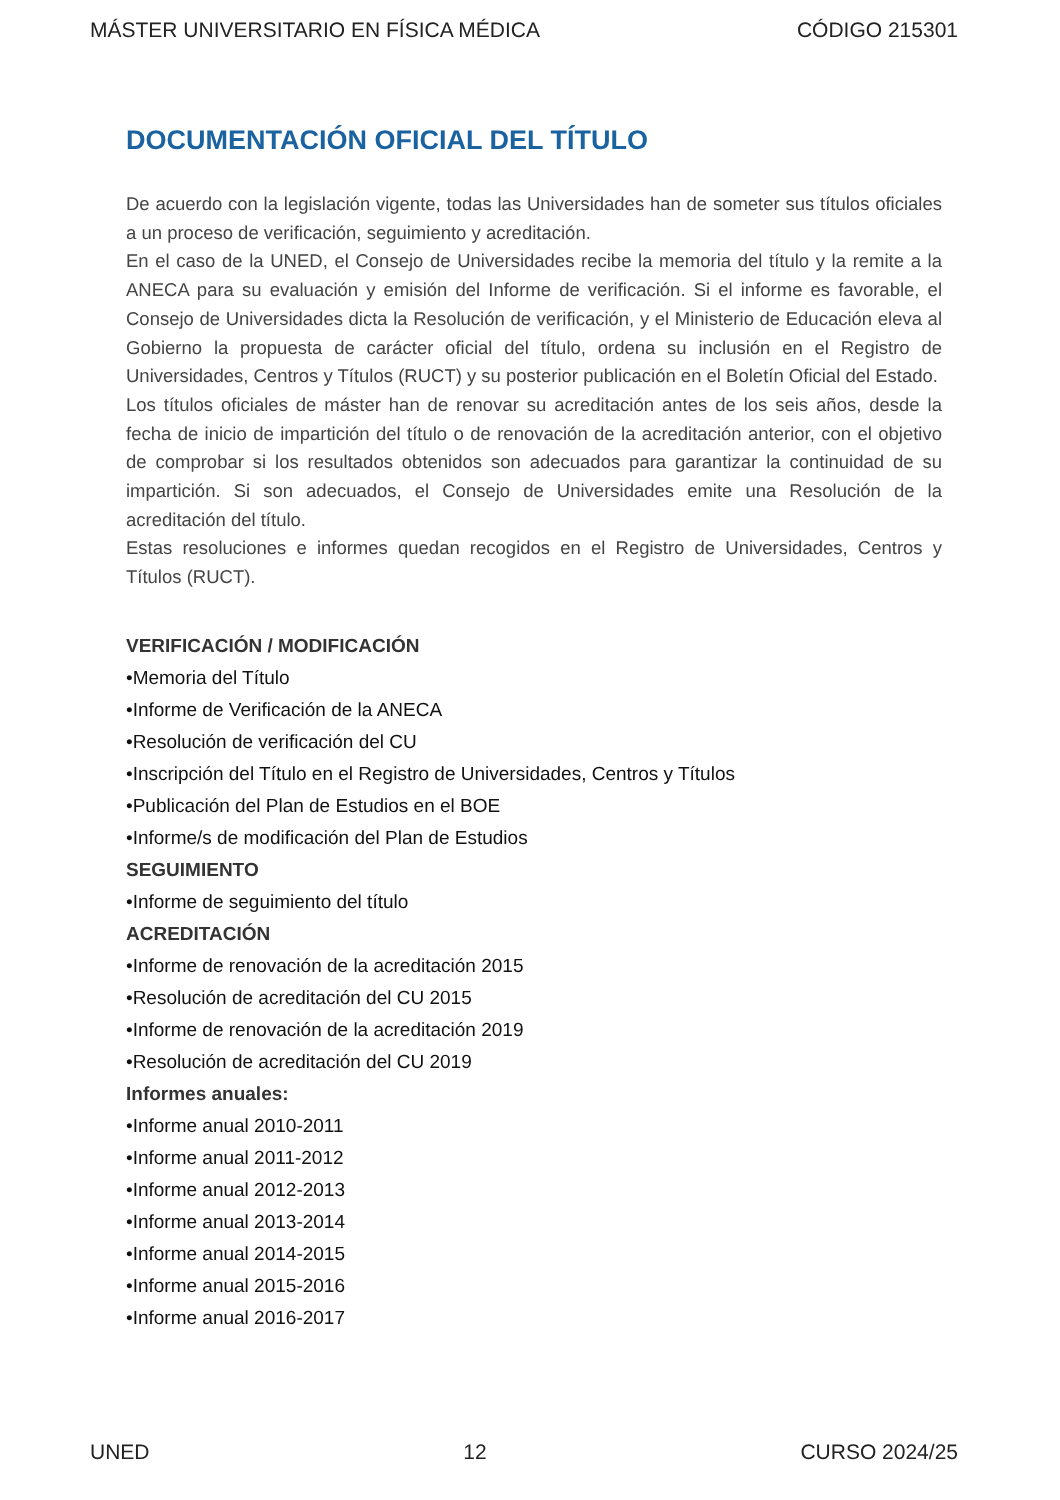MÁSTER UNIVERSITARIO EN FÍSICA MÉDICA CÓDIGO 215301
DOCUMENTACIÓN OFICIAL DEL TÍTULO
De acuerdo con la legislación vigente, todas las Universidades han de someter sus títulos oficiales a un proceso de verificación, seguimiento y acreditación.
En el caso de la UNED, el Consejo de Universidades recibe la memoria del título y la remite a la ANECA para su evaluación y emisión del Informe de verificación. Si el informe es favorable, el Consejo de Universidades dicta la Resolución de verificación, y el Ministerio de Educación eleva al Gobierno la propuesta de carácter oficial del título, ordena su inclusión en el Registro de Universidades, Centros y Títulos (RUCT) y su posterior publicación en el Boletín Oficial del Estado.
Los títulos oficiales de máster han de renovar su acreditación antes de los seis años, desde la fecha de inicio de impartición del título o de renovación de la acreditación anterior, con el objetivo de comprobar si los resultados obtenidos son adecuados para garantizar la continuidad de su impartición. Si son adecuados, el Consejo de Universidades emite una Resolución de la acreditación del título.
Estas resoluciones e informes quedan recogidos en el Registro de Universidades, Centros y Títulos (RUCT).
VERIFICACIÓN / MODIFICACIÓN
•Memoria del Título
•Informe de Verificación de la ANECA
•Resolución de verificación del CU
•Inscripción del Título en el Registro de Universidades, Centros y Títulos
•Publicación del Plan de Estudios en el BOE
•Informe/s de modificación del Plan de Estudios
SEGUIMIENTO
•Informe de seguimiento del título
ACREDITACIÓN
•Informe de renovación de la acreditación 2015
•Resolución de acreditación del CU 2015
•Informe de renovación de la acreditación 2019
•Resolución de acreditación del CU 2019
Informes anuales:
•Informe anual 2010-2011
•Informe anual 2011-2012
•Informe anual 2012-2013
•Informe anual 2013-2014
•Informe anual 2014-2015
•Informe anual 2015-2016
•Informe anual 2016-2017
UNED 12 CURSO 2024/25